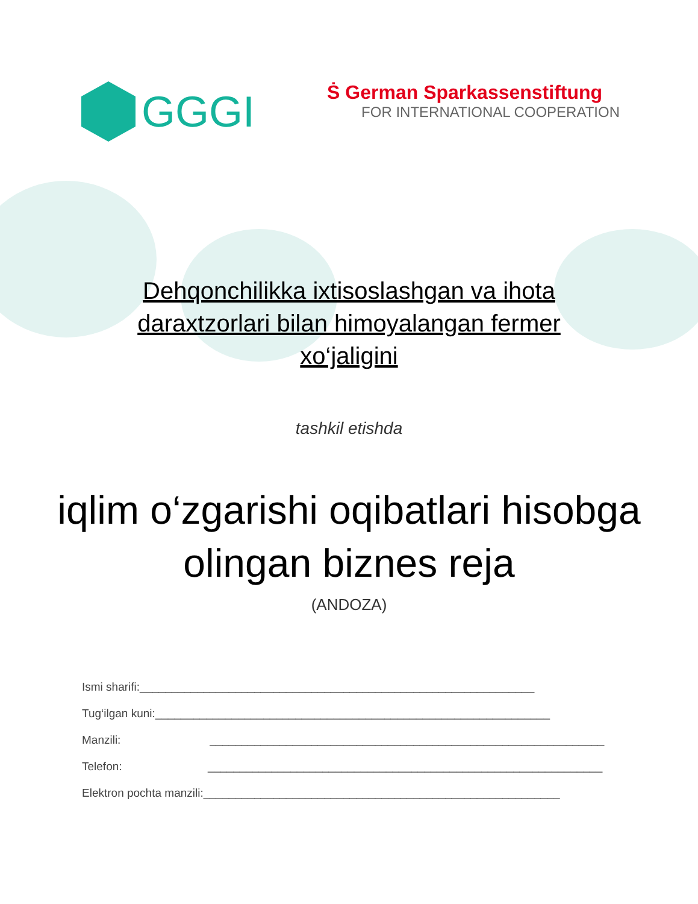GGGI
Ṡ German Sparkassenstiftung
FOR INTERNATIONAL COOPERATION
Dehqonchilikka ixtisoslashgan va ihota daraxtzorlari bilan himoyalangan fermer xo‘jaligini
tashkil etishda
iqlim o‘zgarishi oqibatlari hisobga olingan biznes reja
(ANDOZA)
Ismi sharifi:______________________________________________________________
Tug‘ilgan kuni:______________________________________________________________
Manzili: ______________________________________________________________
Telefon: ______________________________________________________________
Elektron pochta manzili:________________________________________________________